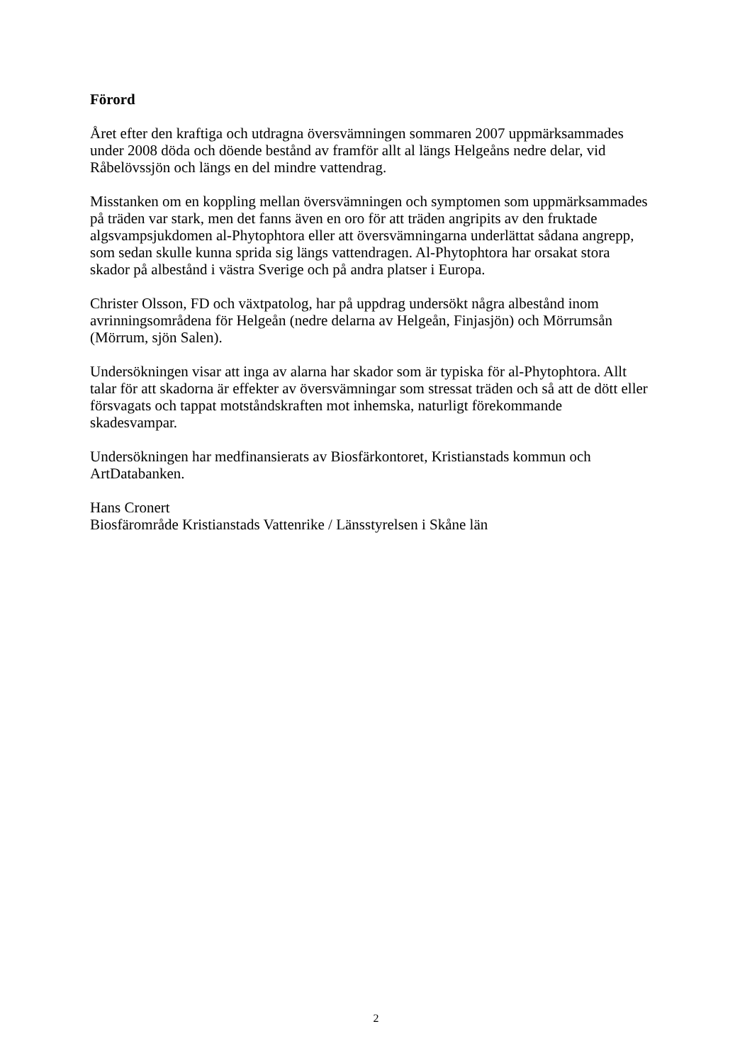Förord
Året efter den kraftiga och utdragna översvämningen sommaren 2007 uppmärksammades
under 2008 döda och döende bestånd av framför allt al längs Helgeåns nedre delar, vid
Råbelövssjön och längs en del mindre vattendrag.
Misstanken om en koppling mellan översvämningen och symptomen som uppmärksammades
på träden var stark, men det fanns även en oro för att träden angripits av den fruktade
algsvampsjukdomen al-Phytophtora eller att översvämningarna underlättat sådana angrepp,
som sedan skulle kunna sprida sig längs vattendragen. Al-Phytophtora har orsakat stora
skador på albestånd i västra Sverige och på andra platser i Europa.
Christer Olsson, FD och växtpatolog, har på uppdrag undersökt några albestånd inom
avrinningsområdena för Helgeån (nedre delarna av Helgeån, Finjasjön) och Mörrumsån
(Mörrum, sjön Salen).
Undersökningen visar att inga av alarna har skador som är typiska för al-Phytophtora. Allt
talar för att skadorna är effekter av översvämningar som stressat träden och så att de dött eller
försvagats och tappat motståndskraften mot inhemska, naturligt förekommande
skadesvampar.
Undersökningen har medfinansierats av Biosfärkontoret, Kristianstads kommun och
ArtDatabanken.
Hans Cronert
Biosfärområde Kristianstads Vattenrike / Länsstyrelsen i Skåne län
2